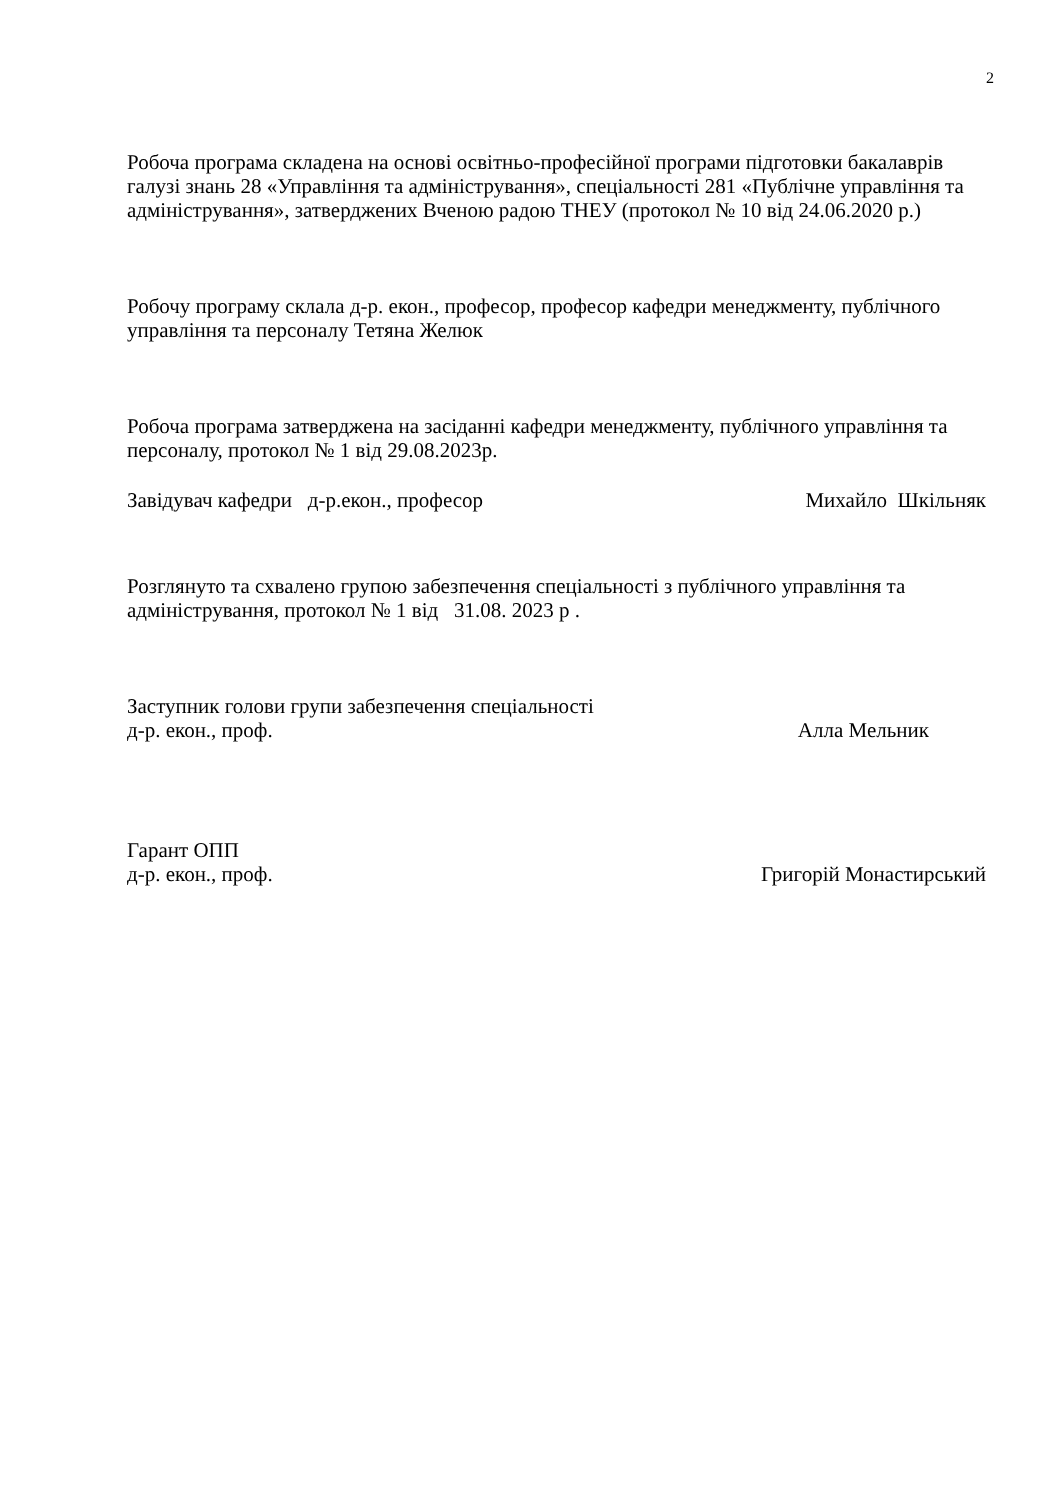2
Робоча програма складена на основі освітньо-професійної програми підготовки бакалаврів галузі знань 28 «Управління та адміністрування», спеціальності 281 «Публічне управління та адміністрування», затверджених Вченою радою ТНЕУ (протокол № 10 від 24.06.2020 р.)
Робочу програму склала д-р. екон., професор, професор кафедри менеджменту, публічного управління та персоналу Тетяна Желюк
Робоча програма затверджена на засіданні кафедри менеджменту, публічного управління та персоналу, протокол № 1 від 29.08.2023р.
Завідувач кафедри д-р.екон., професор Михайло Шкільняк
Розглянуто та схвалено групою забезпечення спеціальності з публічного управління та адміністрування, протокол № 1 від 31.08. 2023 р .
Заступник голови групи забезпечення спеціальності
д-р. екон., проф. Алла Мельник
Гарант ОПП
д-р. екон., проф. Григорій Монастирський